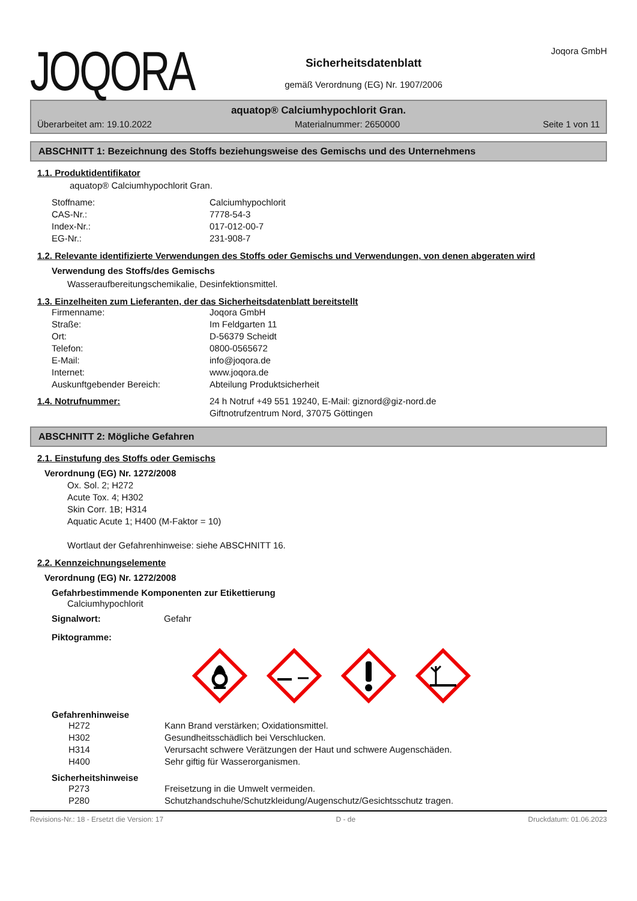JOQORA
Sicherheitsdatenblatt
gemäß Verordnung (EG) Nr. 1907/2006
Joqora GmbH
aquatop® Calciumhypochlorit Gran.
Überarbeitet am: 19.10.2022 Materialnummer: 2650000 Seite 1 von 11
ABSCHNITT 1: Bezeichnung des Stoffs beziehungsweise des Gemischs und des Unternehmens
1.1. Produktidentifikator
aquatop® Calciumhypochlorit Gran.
Stoffname: Calciumhypochlorit CAS-Nr.: 7778-54-3 Index-Nr.: 017-012-00-7 EG-Nr.: 231-908-7
1.2. Relevante identifizierte Verwendungen des Stoffs oder Gemischs und Verwendungen, von denen abgeraten wird
Verwendung des Stoffs/des Gemischs
Wasseraufbereitungschemikalie, Desinfektionsmittel.
1.3. Einzelheiten zum Lieferanten, der das Sicherheitsdatenblatt bereitstellt
Firmenname: Joqora GmbH Straße: Im Feldgarten 11 Ort: D-56379 Scheidt Telefon: 0800-0565672 E-Mail: info@joqora.de Internet: www.joqora.de Auskunftgebender Bereich: Abteilung Produktsicherheit
1.4. Notrufnummer: 24 h Notruf +49 551 19240, E-Mail: giznord@giz-nord.de
Giftnotrufzentrum Nord, 37075 Göttingen
ABSCHNITT 2: Mögliche Gefahren
2.1. Einstufung des Stoffs oder Gemischs
Verordnung (EG) Nr. 1272/2008
Ox. Sol. 2; H272
Acute Tox. 4; H302
Skin Corr. 1B; H314
Aquatic Acute 1; H400 (M-Faktor = 10)
Wortlaut der Gefahrenhinweise: siehe ABSCHNITT 16.
2.2. Kennzeichnungselemente
Verordnung (EG) Nr. 1272/2008
Gefahrbestimmende Komponenten zur Etikettierung
Calciumhypochlorit
Signalwort: Gefahr
Piktogramme:
Gefahrenhinweise
H272 Kann Brand verstärken; Oxidationsmittel. H302 Gesundheitsschädlich bei Verschlucken. H314 Verursacht schwere Verätzungen der Haut und schwere Augenschäden. H400 Sehr giftig für Wasserorganismen.
Sicherheitshinweise
P273 Freisetzung in die Umwelt vermeiden. P280 Schutzhandschuhe/Schutzkleidung/Augenschutz/Gesichtsschutz tragen.
Revisions-Nr.: 18 - Ersetzt die Version: 17 D - de Druckdatum: 01.06.2023